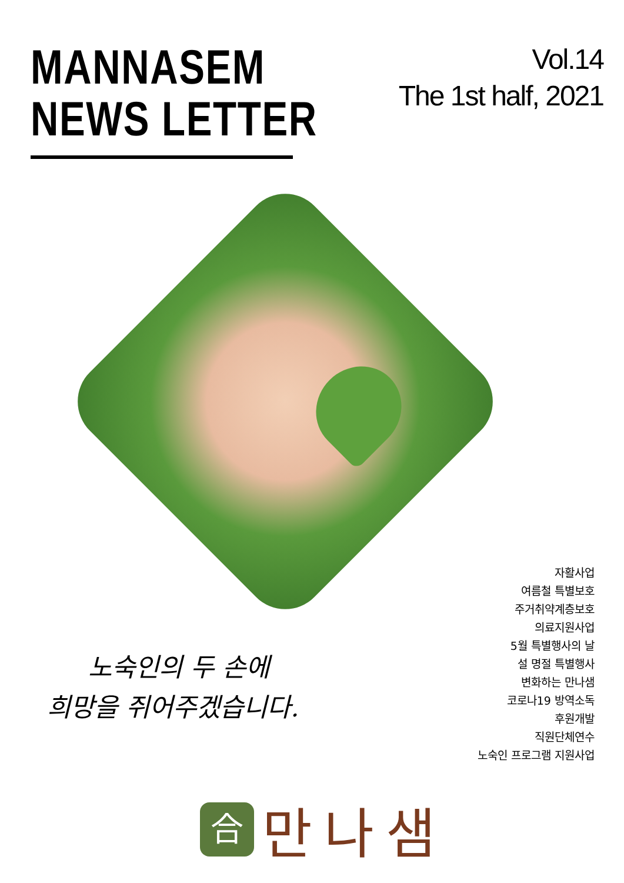MANNASEM
NEWS LETTER
Vol.14
The 1st half, 2021
노숙인의 두 손에
희망을 쥐어주겠습니다.
자활사업
여름철 특별보호
주거취약계층보호
의료지원사업
5월 특별행사의 날
설 명절 특별행사
변화하는 만나샘
코로나19 방역소독
후원개발
직원단체연수
노숙인 프로그램 지원사업
合
만나샘